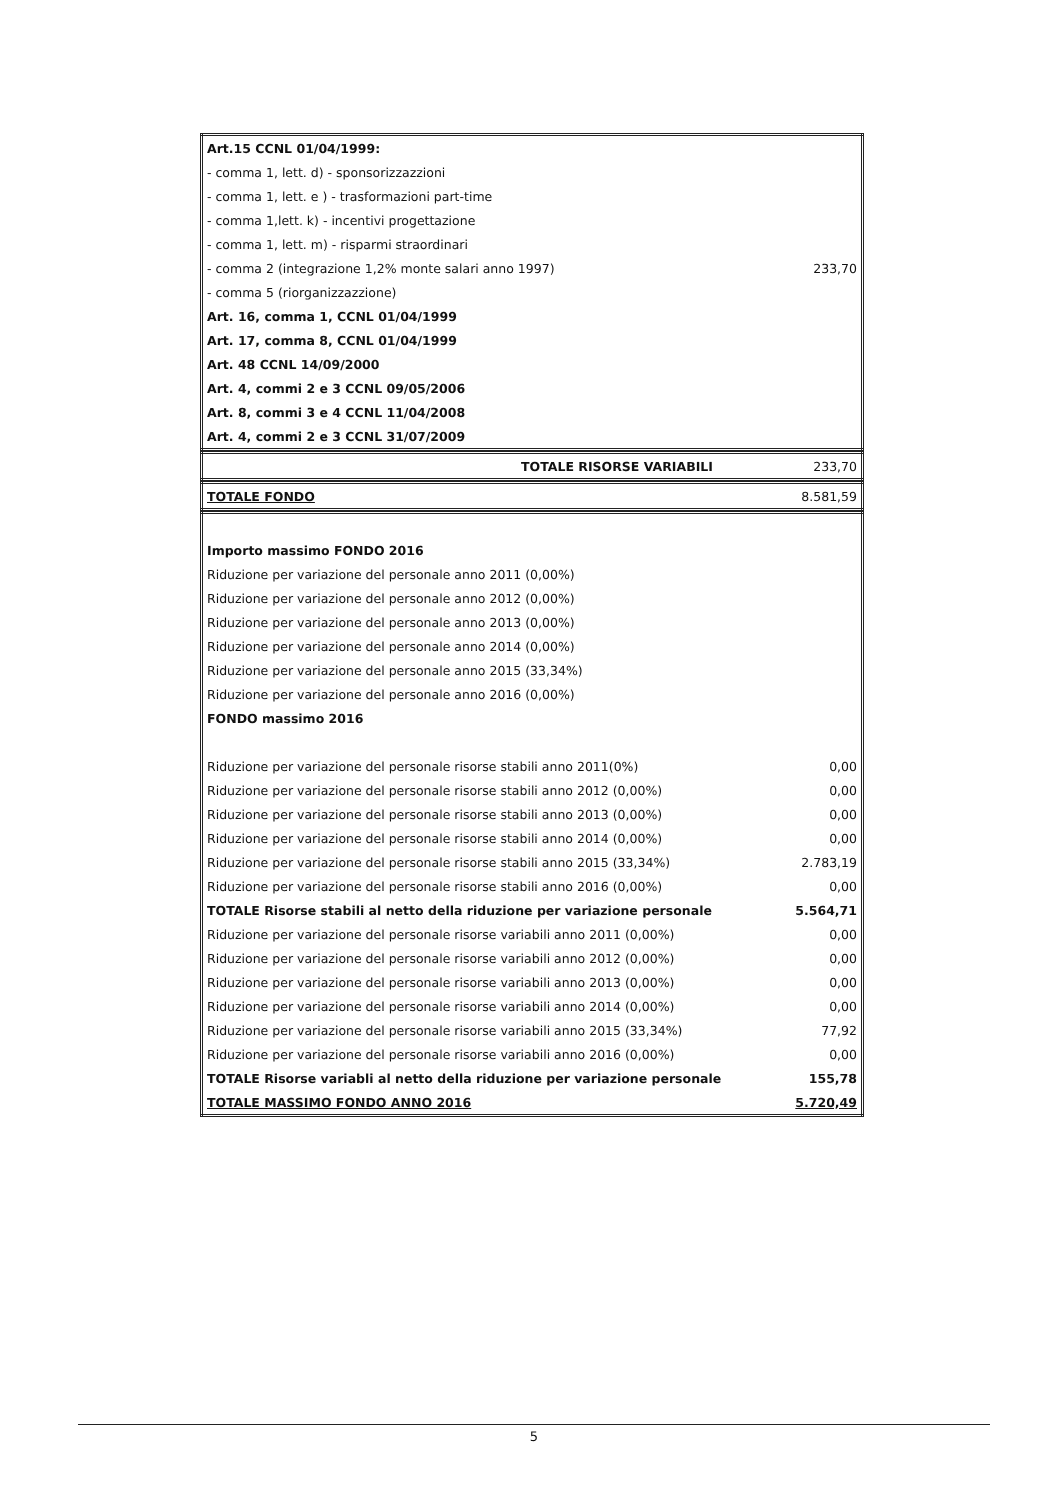| Art.15 CCNL 01/04/1999: | |
| - comma 1, lett. d) - sponsorizzazzioni | |
| - comma 1, lett. e ) - trasformazioni part-time | |
| - comma 1,lett. k) - incentivi progettazione | |
| - comma 1, lett. m) - risparmi straordinari | |
| - comma 2 (integrazione 1,2% monte salari anno 1997) | 233,70 |
| - comma 5 (riorganizzazzione) | |
| Art. 16, comma 1, CCNL 01/04/1999 | |
| Art. 17, comma 8, CCNL 01/04/1999 | |
| Art. 48 CCNL 14/09/2000 | |
| Art. 4, commi 2 e 3 CCNL 09/05/2006 | |
| Art. 8, commi 3 e 4 CCNL 11/04/2008 | |
| Art. 4, commi 2 e 3 CCNL 31/07/2009 | |
| TOTALE RISORSE VARIABILI | 233,70 |
| TOTALE FONDO | 8.581,59 |
| Importo massimo FONDO 2016 | |
| Riduzione per variazione del personale anno 2011 (0,00%) | |
| Riduzione per variazione del personale anno 2012 (0,00%) | |
| Riduzione per variazione del personale anno 2013 (0,00%) | |
| Riduzione per variazione del personale anno 2014 (0,00%) | |
| Riduzione per variazione del personale anno 2015 (33,34%) | |
| Riduzione per variazione del personale anno 2016 (0,00%) | |
| FONDO massimo 2016 | |
| Riduzione per variazione del personale risorse stabili anno 2011(0%) | 0,00 |
| Riduzione per variazione del personale risorse stabili anno 2012 (0,00%) | 0,00 |
| Riduzione per variazione del personale risorse stabili anno 2013 (0,00%) | 0,00 |
| Riduzione per variazione del personale risorse stabili anno 2014 (0,00%) | 0,00 |
| Riduzione per variazione del personale risorse stabili anno 2015 (33,34%) | 2.783,19 |
| Riduzione per variazione del personale risorse stabili anno 2016 (0,00%) | 0,00 |
| TOTALE Risorse stabili al netto della riduzione per variazione personale | 5.564,71 |
| Riduzione per variazione del personale risorse variabili anno 2011 (0,00%) | 0,00 |
| Riduzione per variazione del personale risorse variabili anno 2012 (0,00%) | 0,00 |
| Riduzione per variazione del personale risorse variabili anno 2013 (0,00%) | 0,00 |
| Riduzione per variazione del personale risorse variabili anno 2014 (0,00%) | 0,00 |
| Riduzione per variazione del personale risorse variabili anno 2015 (33,34%) | 77,92 |
| Riduzione per variazione del personale risorse variabili anno 2016 (0,00%) | 0,00 |
| TOTALE Risorse variabli al netto della riduzione per variazione personale | 155,78 |
| TOTALE MASSIMO FONDO ANNO 2016 | 5.720,49 |
5